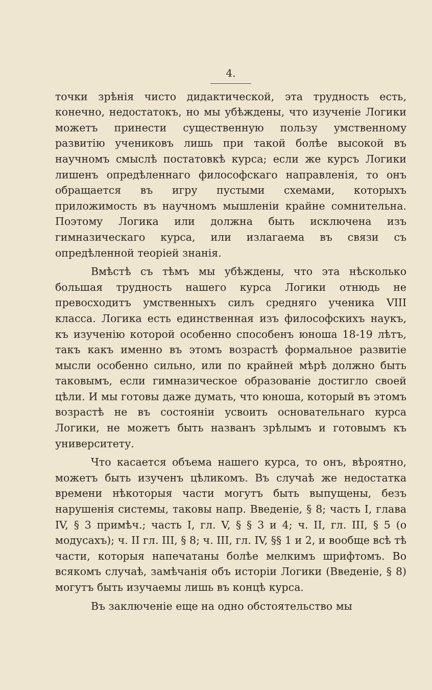4.
точки зрѣнія чисто дидактической, эта трудность есть, конечно, недостатокъ, но мы убѣждены, что изученіе Логики можетъ принести существенную пользу умственному развитію учениковъ лишь при такой болѣе высокой въ научномъ смыслѣ постатовкѣ курса; если же курсъ Логики лишенъ опредѣленнаго философскаго направленія, то онъ обращается въ игру пустыми схемами, которыхъ приложимость въ научномъ мышленіи крайне сомнительна. Поэтому Логика или должна быть исключена изъ гимназическаго курса, или излагаема въ связи съ опредѣленной теоріей знанія.
Вмѣстѣ съ тѣмъ мы убѣждены, что эта нѣсколько большая трудность нашего курса Логики отнюдь не превосходитъ умственныхъ силъ средняго ученика VIII класса. Логика есть единственная изъ философскихъ наукъ, къ изученію которой особенно способенъ юноша 18-19 лѣтъ, такъ какъ именно въ этомъ возрастѣ формальное развитіе мысли особенно сильно, или по крайней мѣрѣ должно быть таковымъ, если гимназическое образованіе достигло своей цѣли. И мы готовы даже думать, что юноша, который въ этомъ возрастѣ не въ состояніи усвоить основательнаго курса Логики, не можетъ быть названъ зрѣлымъ и готовымъ къ университету.
Что касается объема нашего курса, то онъ, вѣроятно, можетъ быть изученъ цѣликомъ. Въ случаѣ же недостатка времени нѣкоторыя части могутъ быть выпущены, безъ нарушенія системы, таковы напр. Введеніе, § 8; часть I, глава IV, § 3 примѣч.; часть I, гл. V, § § 3 и 4; ч. II, гл. III, § 5 (о модусахъ); ч. II гл. III, § 8; ч. III, гл. IV, §§ 1 и 2, и вообще всѣ тѣ части, которыя напечатаны болѣе мелкимъ шрифтомъ. Во всякомъ случаѣ, замѣчанія объ исторіи Логики (Введеніе, § 8) могутъ быть изучаемы лишь въ концѣ курса.
Въ заключеніе еще на одно обстоятельство мы